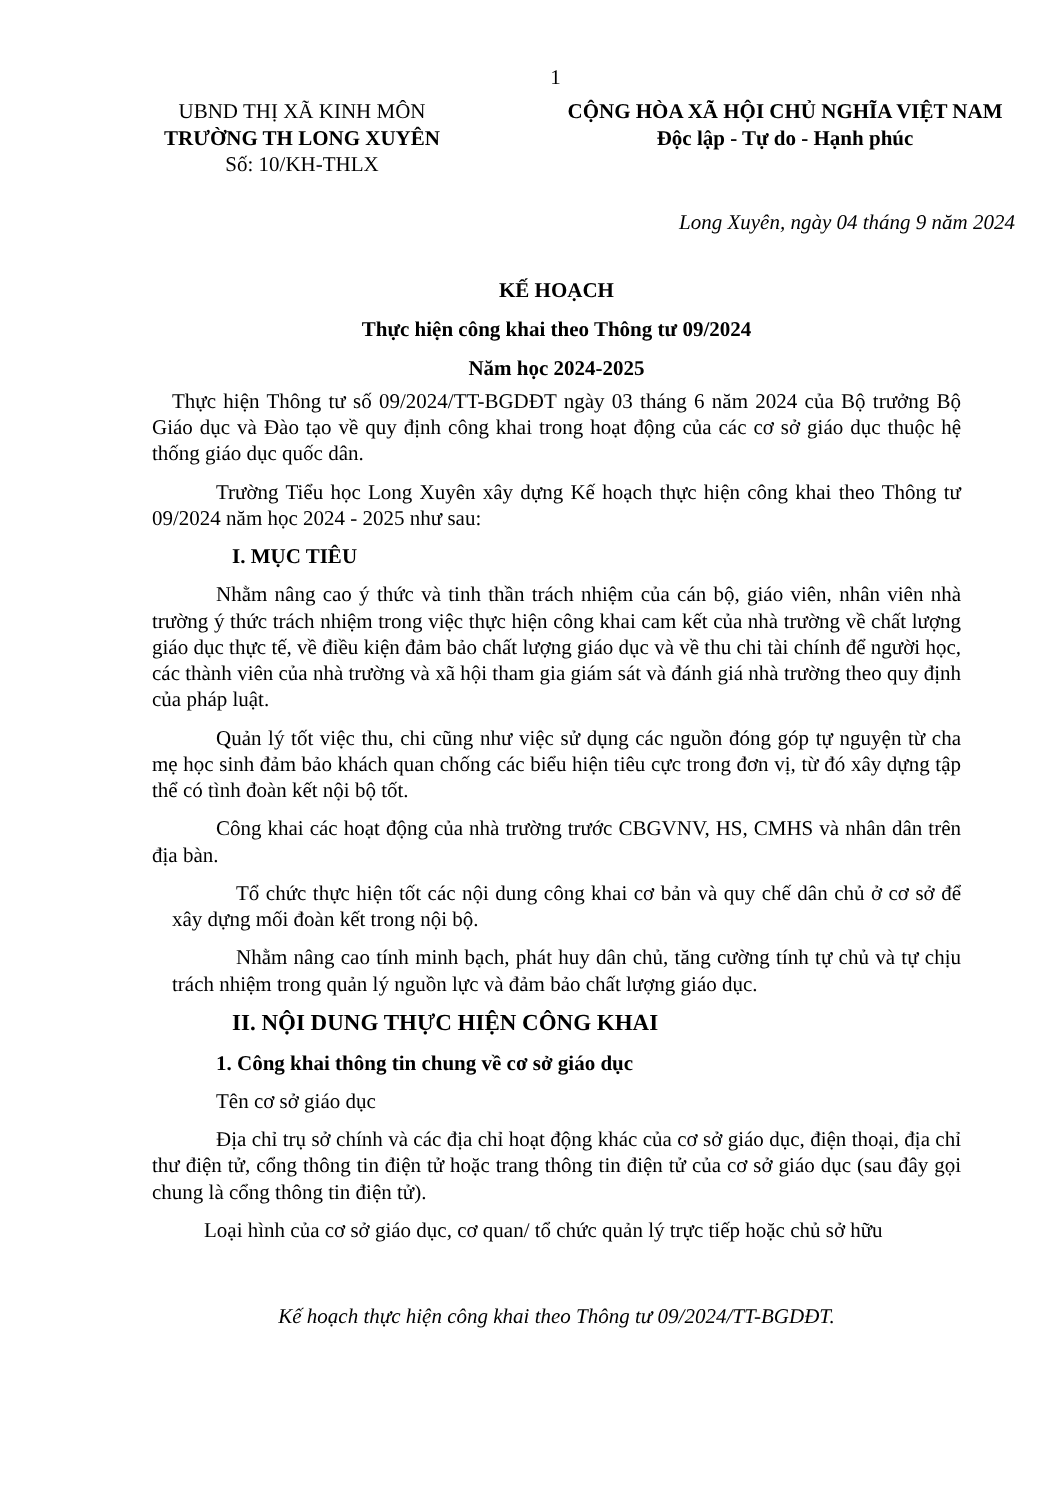1
UBND THỊ XÃ KINH MÔN
TRƯỜNG TH LONG XUYÊN
Số: 10/KH-THLX
CỘNG HÒA XÃ HỘI CHỦ NGHĨA VIỆT NAM
Độc lập - Tự do - Hạnh phúc
Long Xuyên, ngày 04 tháng 9 năm 2024
KẾ HOẠCH
Thực hiện công khai theo Thông tư 09/2024
Năm học 2024-2025
Thực hiện Thông tư số 09/2024/TT-BGDĐT ngày 03 tháng 6 năm 2024 của Bộ trưởng Bộ Giáo dục và Đào tạo về quy định công khai trong hoạt động của các cơ sở giáo dục thuộc hệ thống giáo dục quốc dân.
Trường Tiểu học Long Xuyên xây dựng Kế hoạch thực hiện công khai theo Thông tư 09/2024 năm học 2024 - 2025 như sau:
I. MỤC TIÊU
Nhằm nâng cao ý thức và tinh thần trách nhiệm của cán bộ, giáo viên, nhân viên nhà trường ý thức trách nhiệm trong việc thực hiện công khai cam kết của nhà trường về chất lượng giáo dục thực tế, về điều kiện đảm bảo chất lượng giáo dục và về thu chi tài chính để người học, các thành viên của nhà trường và xã hội tham gia giám sát và đánh giá nhà trường theo quy định của pháp luật.
Quản lý tốt việc thu, chi cũng như việc sử dụng các nguồn đóng góp tự nguyện từ cha mẹ học sinh đảm bảo khách quan chống các biểu hiện tiêu cực trong đơn vị, từ đó xây dựng tập thể có tình đoàn kết nội bộ tốt.
Công khai các hoạt động của nhà trường trước CBGVNV, HS, CMHS và nhân dân trên địa bàn.
Tổ chức thực hiện tốt các nội dung công khai cơ bản và quy chế dân chủ ở cơ sở để xây dựng mối đoàn kết trong nội bộ.
Nhằm nâng cao tính minh bạch, phát huy dân chủ, tăng cường tính tự chủ và tự chịu trách nhiệm trong quản lý nguồn lực và đảm bảo chất lượng giáo dục.
II. NỘI DUNG THỰC HIỆN CÔNG KHAI
1. Công khai thông tin chung về cơ sở giáo dục
Tên cơ sở giáo dục
Địa chỉ trụ sở chính và các địa chỉ hoạt động khác của cơ sở giáo dục, điện thoại, địa chỉ thư điện tử, cổng thông tin điện tử hoặc trang thông tin điện tử của cơ sở giáo dục (sau đây gọi chung là cổng thông tin điện tử).
Loại hình của cơ sở giáo dục, cơ quan/ tổ chức quản lý trực tiếp hoặc chủ sở hữu
Kế hoạch thực hiện công khai theo Thông tư 09/2024/TT-BGDĐT.